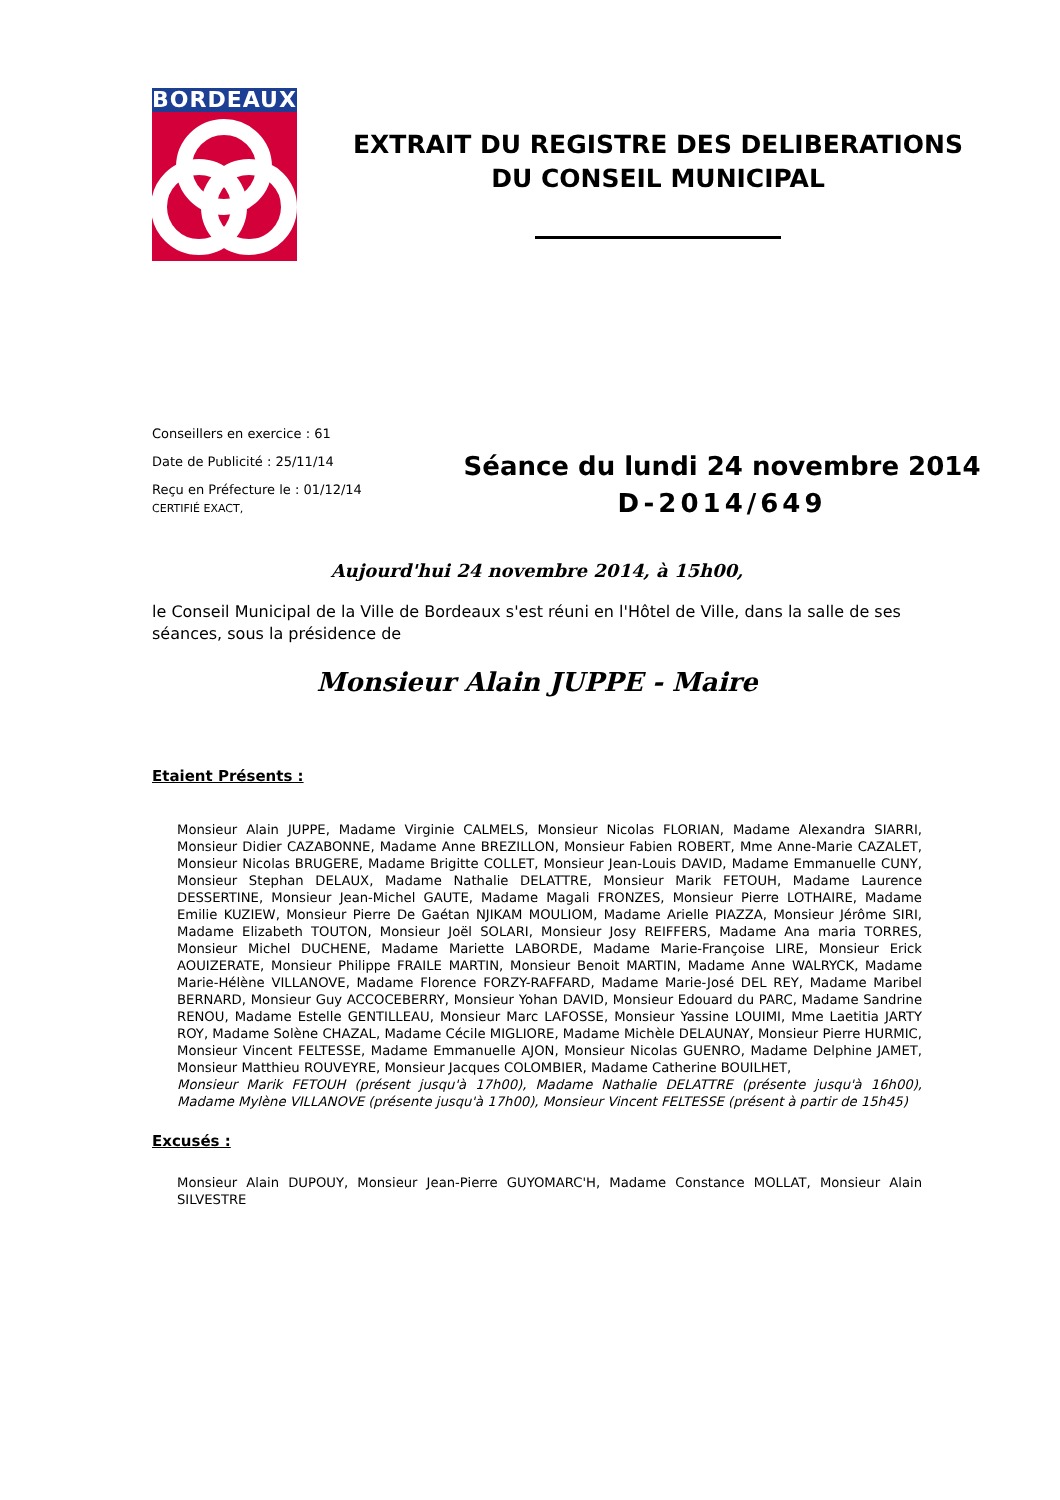BORDEAUX
EXTRAIT DU REGISTRE DES DELIBERATIONS
DU CONSEIL MUNICIPAL
Conseillers en exercice : 61
Date de Publicité : 25/11/14
Reçu en Préfecture le : 01/12/14
CERTIFIÉ EXACT,
Séance du lundi 24 novembre 2014
D-2014/649
Aujourd'hui 24 novembre 2014, à 15h00,
le Conseil Municipal de la Ville de Bordeaux s'est réuni en l'Hôtel de Ville, dans la salle de ses séances, sous la présidence de
Monsieur Alain JUPPE - Maire
Etaient Présents :
Monsieur Alain JUPPE, Madame Virginie CALMELS, Monsieur Nicolas FLORIAN, Madame Alexandra SIARRI, Monsieur Didier CAZABONNE, Madame Anne BREZILLON, Monsieur Fabien ROBERT, Mme Anne-Marie CAZALET, Monsieur Nicolas BRUGERE, Madame Brigitte COLLET, Monsieur Jean-Louis DAVID, Madame Emmanuelle CUNY, Monsieur Stephan DELAUX, Madame Nathalie DELATTRE, Monsieur Marik FETOUH, Madame Laurence DESSERTINE, Monsieur Jean-Michel GAUTE, Madame Magali FRONZES, Monsieur Pierre LOTHAIRE, Madame Emilie KUZIEW, Monsieur Pierre De Gaétan NJIKAM MOULIOM, Madame Arielle PIAZZA, Monsieur Jérôme SIRI, Madame Elizabeth TOUTON, Monsieur Joël SOLARI, Monsieur Josy REIFFERS, Madame Ana maria TORRES, Monsieur Michel DUCHENE, Madame Mariette LABORDE, Madame Marie-Françoise LIRE, Monsieur Erick AOUIZERATE, Monsieur Philippe FRAILE MARTIN, Monsieur Benoit MARTIN, Madame Anne WALRYCK, Madame Marie-Hélène VILLANOVE, Madame Florence FORZY-RAFFARD, Madame Marie-José DEL REY, Madame Maribel BERNARD, Monsieur Guy ACCOCEBERRY, Monsieur Yohan DAVID, Monsieur Edouard du PARC, Madame Sandrine RENOU, Madame Estelle GENTILLEAU, Monsieur Marc LAFOSSE, Monsieur Yassine LOUIMI, Mme Laetitia JARTY ROY, Madame Solène CHAZAL, Madame Cécile MIGLIORE, Madame Michèle DELAUNAY, Monsieur Pierre HURMIC, Monsieur Vincent FELTESSE, Madame Emmanuelle AJON, Monsieur Nicolas GUENRO, Madame Delphine JAMET, Monsieur Matthieu ROUVEYRE, Monsieur Jacques COLOMBIER, Madame Catherine BOUILHET,
Monsieur Marik FETOUH (présent jusqu'à 17h00), Madame Nathalie DELATTRE (présente jusqu'à 16h00), Madame Mylène VILLANOVE (présente jusqu'à 17h00), Monsieur Vincent FELTESSE (présent à partir de 15h45)
Excusés :
Monsieur Alain DUPOUY, Monsieur Jean-Pierre GUYOMARC'H, Madame Constance MOLLAT, Monsieur Alain SILVESTRE